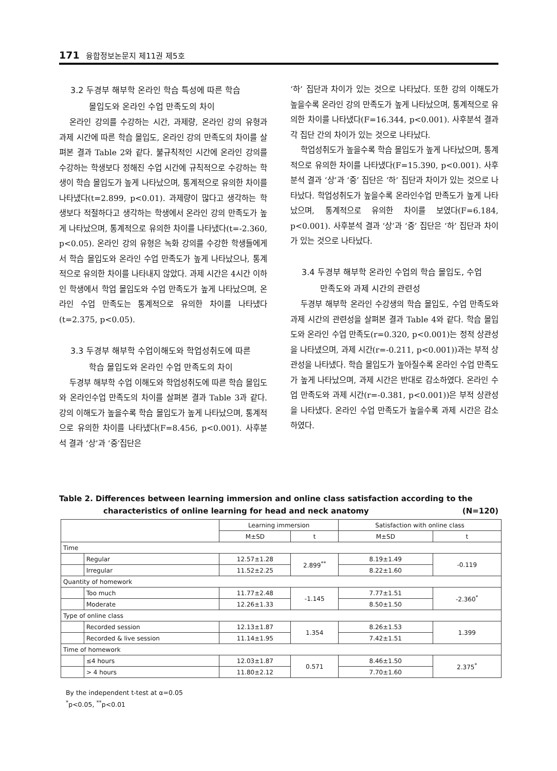171 융합정보논문지 제11권 제5호
3.2 두경부 해부학 온라인 학습 특성에 따른 학습
몰입도와 온라인 수업 만족도의 차이
온라인 강의를 수강하는 시간, 과제량, 온라인 강의 유형과 과제 시간에 따른 학습 몰입도, 온라인 강의 만족도의 차이를 살펴본 결과 Table 2와 같다. 불규칙적인 시간에 온라인 강의를 수강하는 학생보다 정해진 수업 시간에 규칙적으로 수강하는 학생이 학습 몰입도가 높게 나타났으며, 통계적으로 유의한 차이를 나타냈다(t=2.899, p<0.01). 과제량이 많다고 생각하는 학생보다 적절하다고 생각하는 학생에서 온라인 강의 만족도가 높게 나타났으며, 통계적으로 유의한 차이를 나타냈다(t=-2.360, p<0.05). 온라인 강의 유형은 녹화 강의를 수강한 학생들에게서 학습 몰입도와 온라인 수업 만족도가 높게 나타났으나, 통계적으로 유의한 차이를 나타내지 않았다. 과제 시간은 4시간 이하인 학생에서 학업 몰입도와 수업 만족도가 높게 나타났으며, 온라인 수업 만족도는 통계적으로 유의한 차이를 나타냈다(t=2.375, p<0.05).
3.3 두경부 해부학 수업이해도와 학업성취도에 따른
학습 몰입도와 온라인 수업 만족도의 차이
두경부 해부학 수업 이해도와 학업성취도에 따른 학습 몰입도와 온라인수업 만족도의 차이를 살펴본 결과 Table 3과 같다. 강의 이해도가 높을수록 학습 몰입도가 높게 나타났으며, 통계적으로 유의한 차이를 나타냈다(F=8.456, p<0.001). 사후분석 결과 ‘상’과 ‘중’집단은
‘하’ 집단과 차이가 있는 것으로 나타났다. 또한 강의 이해도가 높을수록 온라인 강의 만족도가 높게 나타났으며, 통계적으로 유의한 차이를 나타냈다(F=16.344, p<0.001). 사후분석 결과 각 집단 간의 차이가 있는 것으로 나타났다.
학업성취도가 높을수록 학습 몰입도가 높게 나타났으며, 통계적으로 유의한 차이를 나타냈다(F=15.390, p<0.001). 사후분석 결과 ‘상’과 ‘중’ 집단은 ‘하’ 집단과 차이가 있는 것으로 나타났다. 학업성취도가 높을수록 온라인수업 만족도가 높게 나타났으며, 통계적으로 유의한 차이를 보였다(F=6.184, p<0.001). 사후분석 결과 ‘상’과 ‘중’ 집단은 ‘하’ 집단과 차이가 있는 것으로 나타났다.
3.4 두경부 해부학 온라인 수업의 학습 몰입도, 수업
만족도와 과제 시간의 관련성
두경부 해부학 온라인 수강생의 학습 몰입도, 수업 만족도와 과제 시간의 관련성을 살펴본 결과 Table 4와 같다. 학습 몰입도와 온라인 수업 만족도(r=0.320, p<0.001)는 정적 상관성을 나타냈으며, 과제 시간(r=-0.211, p<0.001))과는 부적 상관성을 나타냈다. 학습 몰입도가 높아질수록 온라인 수업 만족도가 높게 나타났으며, 과제 시간은 반대로 감소하였다. 온라인 수업 만족도와 과제 시간(r=-0.381, p<0.001))은 부적 상관성을 나타냈다. 온라인 수업 만족도가 높을수록 과제 시간은 감소하였다.
Table 2. Differences between learning immersion and online class satisfaction according to the
characteristics of online learning for head and neck anatomy (N=120)
| | | Learning immersion | | Satisfaction with online class | |
| --- | --- | --- | --- | --- | --- |
| | | M±SD | t | M±SD | t |
| Time | | | | | |
| | Regular | 12.57±1.28 | 2.899<sup>**</sup> | 8.19±1.49 | -0.119 |
| | Irregular | 11.52±2.25 | | 8.22±1.60 | |
| Quantity of homework | | | | | |
| | Too much | 11.77±2.48 | -1.145 | 7.77±1.51 | -2.360<sup>*</sup> |
| | Moderate | 12.26±1.33 | | 8.50±1.50 | |
| Type of online class | | | | | |
| | Recorded session | 12.13±1.87 | 1.354 | 8.26±1.53 | 1.399 |
| | Recorded & live session | 11.14±1.95 | | 7.42±1.51 | |
| Time of homework | | | | | |
| | ≤4 hours | 12.03±1.87 | 0.571 | 8.46±1.50 | 2.375<sup>*</sup> |
| | > 4 hours | 11.80±2.12 | | 7.70±1.60 | |
By the independent t-test at α=0.05
<sup>*</sup> p<0.05, <sup>**</sup>p<0.01